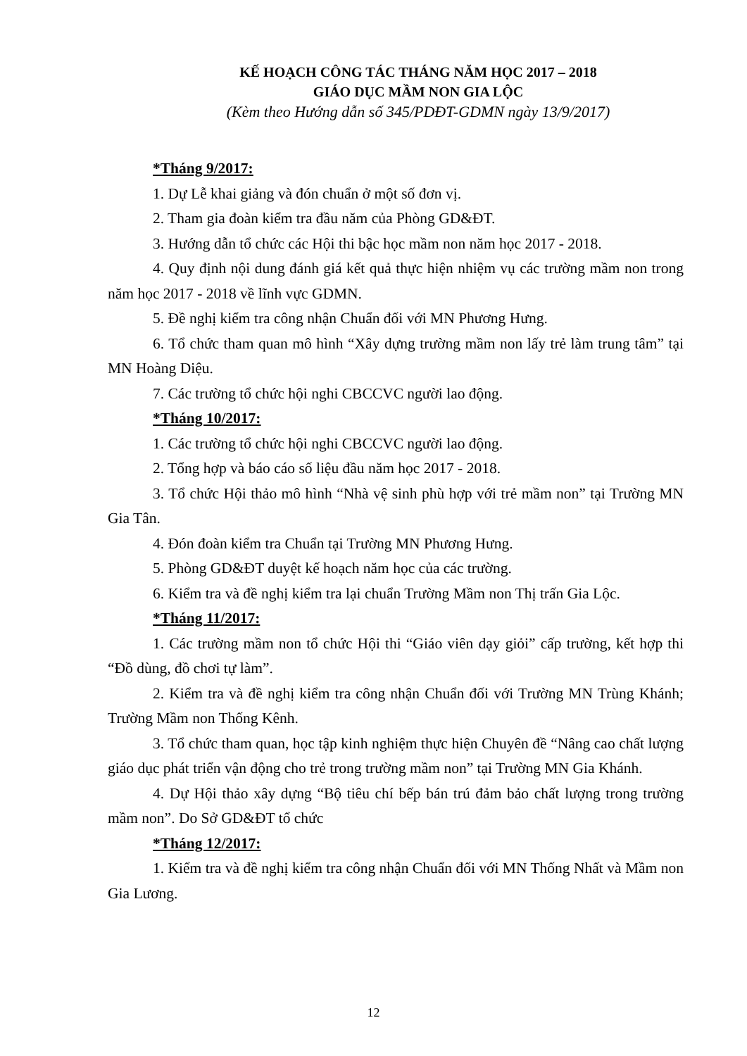KẾ HOẠCH CÔNG TÁC THÁNG NĂM HỌC 2017 – 2018
GIÁO DỤC MẦM NON GIA LỘC
(Kèm theo Hướng dẫn số 345/PDĐT-GDMN ngày 13/9/2017)
*Tháng 9/2017:
1. Dự Lễ khai giảng và đón chuẩn ở một số đơn vị.
2. Tham gia đoàn kiểm tra đầu năm của Phòng GD&ĐT.
3. Hướng dẫn tổ chức các Hội thi bậc học mầm non năm học 2017 - 2018.
4. Quy định nội dung đánh giá kết quả thực hiện nhiệm vụ các trường mầm non trong năm học 2017 - 2018 về lĩnh vực GDMN.
5. Đề nghị kiểm tra công nhận Chuẩn đối với MN Phương Hưng.
6. Tổ chức tham quan mô hình “Xây dựng trường mầm non lấy trẻ làm trung tâm” tại MN Hoàng Diệu.
7. Các trường tổ chức hội nghi CBCCVC người lao động.
*Tháng 10/2017:
1. Các trường tổ chức hội nghi CBCCVC người lao động.
2. Tổng hợp và báo cáo số liệu đầu năm học 2017 - 2018.
3. Tổ chức Hội thảo mô hình “Nhà vệ sinh phù hợp với trẻ mầm non” tại Trường MN Gia Tân.
4. Đón đoàn kiểm tra Chuẩn tại Trường MN Phương Hưng.
5. Phòng GD&ĐT duyệt kế hoạch năm học của các trường.
6. Kiểm tra và đề nghị kiểm tra lại chuẩn Trường Mầm non Thị trấn Gia Lộc.
*Tháng 11/2017:
1. Các trường mầm non tổ chức Hội thi “Giáo viên dạy giỏi” cấp trường, kết hợp thi “Đồ dùng, đồ chơi tự làm”.
2. Kiểm tra và đề nghị kiểm tra công nhận Chuẩn đối với Trường MN Trùng Khánh; Trường Mầm non Thống Kênh.
3. Tổ chức tham quan, học tập kinh nghiệm thực hiện Chuyên đề “Nâng cao chất lượng giáo dục phát triển vận động cho trẻ trong trường mầm non” tại Trường MN Gia Khánh.
4. Dự Hội thảo xây dựng “Bộ tiêu chí bếp bán trú đảm bảo chất lượng trong trường mầm non”. Do Sở GD&ĐT tổ chức
*Tháng 12/2017:
1. Kiểm tra và đề nghị kiểm tra công nhận Chuẩn đối với MN Thống Nhất và Mầm non Gia Lương.
12